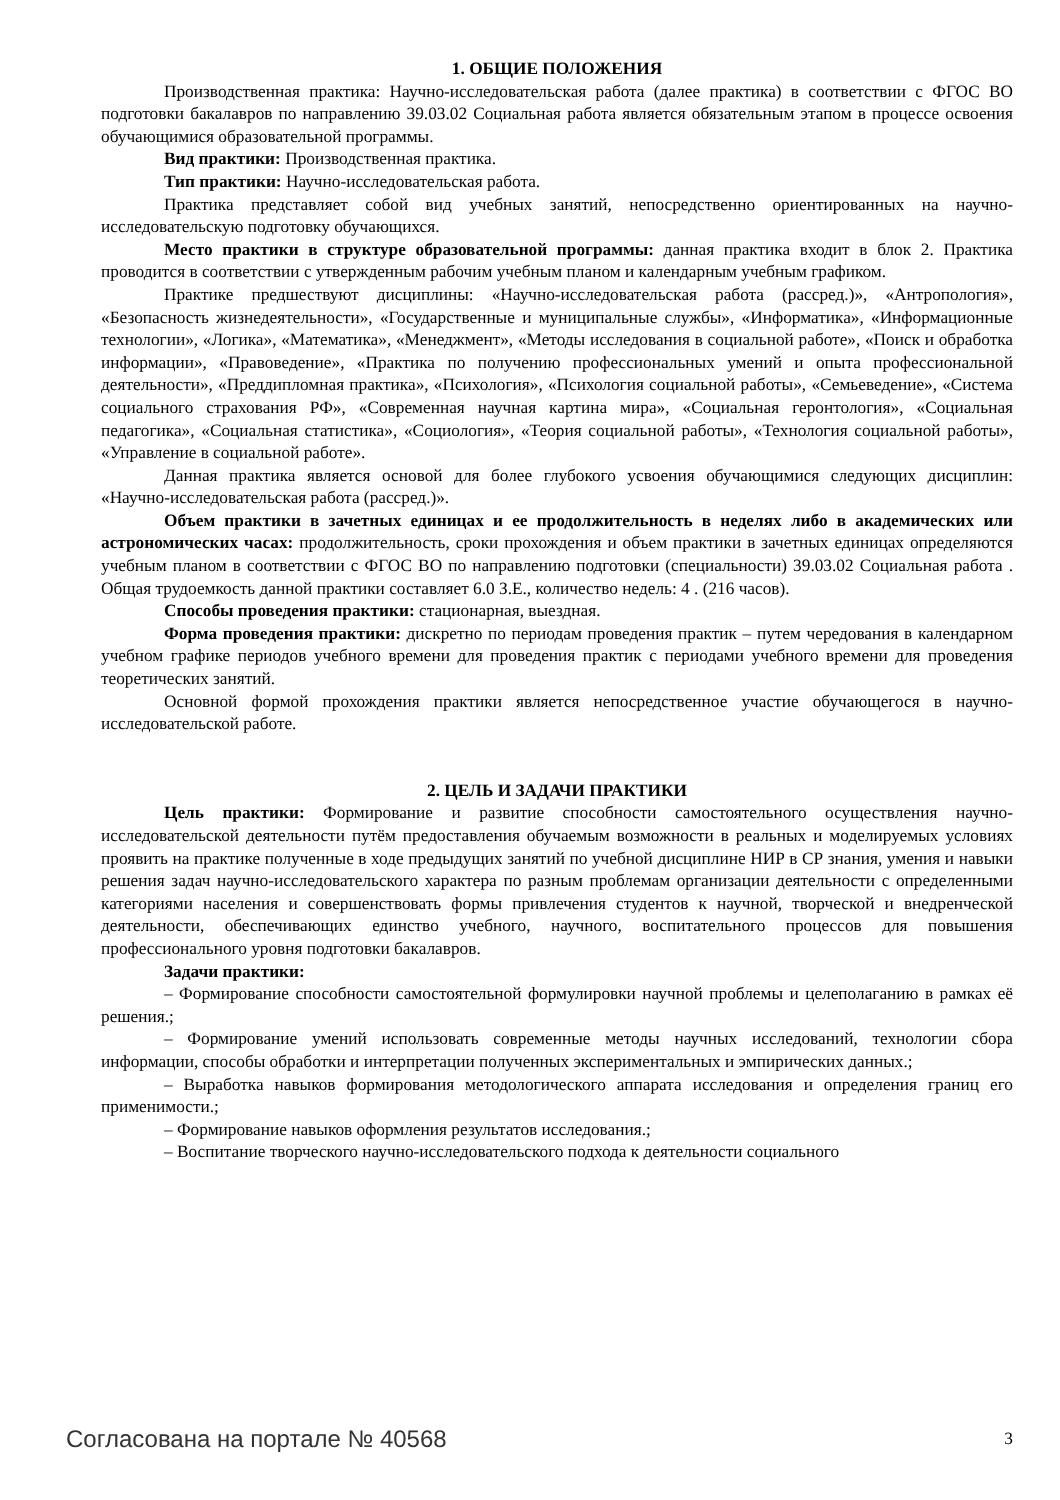1. ОБЩИЕ ПОЛОЖЕНИЯ
Производственная практика: Научно-исследовательская работа (далее практика) в соответствии с ФГОС ВО подготовки бакалавров по направлению 39.03.02 Социальная работа является обязательным этапом в процессе освоения обучающимися образовательной программы.
Вид практики: Производственная практика.
Тип практики: Научно-исследовательская работа.
Практика представляет собой вид учебных занятий, непосредственно ориентированных на научно-исследовательскую подготовку обучающихся.
Место практики в структуре образовательной программы: данная практика входит в блок 2. Практика проводится в соответствии с утвержденным рабочим учебным планом и календарным учебным графиком.
Практике предшествуют дисциплины: «Научно-исследовательская работа (рассред.)», «Антропология», «Безопасность жизнедеятельности», «Государственные и муниципальные службы», «Информатика», «Информационные технологии», «Логика», «Математика», «Менеджмент», «Методы исследования в социальной работе», «Поиск и обработка информации», «Правоведение», «Практика по получению профессиональных умений и опыта профессиональной деятельности», «Преддипломная практика», «Психология», «Психология социальной работы», «Семьеведение», «Система социального страхования РФ», «Современная научная картина мира», «Социальная геронтология», «Социальная педагогика», «Социальная статистика», «Социология», «Теория социальной работы», «Технология социальной работы», «Управление в социальной работе».
Данная практика является основой для более глубокого усвоения обучающимися следующих дисциплин: «Научно-исследовательская работа (рассред.)».
Объем практики в зачетных единицах и ее продолжительность в неделях либо в академических или астрономических часах: продолжительность, сроки прохождения и объем практики в зачетных единицах определяются учебным планом в соответствии с ФГОС ВО по направлению подготовки (специальности) 39.03.02 Социальная работа . Общая трудоемкость данной практики составляет 6.0 З.Е., количество недель: 4 . (216 часов).
Способы проведения практики: стационарная, выездная.
Форма проведения практики: дискретно по периодам проведения практик – путем чередования в календарном учебном графике периодов учебного времени для проведения практик с периодами учебного времени для проведения теоретических занятий.
Основной формой прохождения практики является непосредственное участие обучающегося в научно-исследовательской работе.
2. ЦЕЛЬ И ЗАДАЧИ ПРАКТИКИ
Цель практики: Формирование и развитие способности самостоятельного осуществления научно-исследовательской деятельности путём предоставления обучаемым возможности в реальных и моделируемых условиях проявить на практике полученные в ходе предыдущих занятий по учебной дисциплине НИР в СР знания, умения и навыки решения задач научно-исследовательского характера по разным проблемам организации деятельности с определенными категориями населения и совершенствовать формы привлечения студентов к научной, творческой и внедренческой деятельности, обеспечивающих единство учебного, научного, воспитательного процессов для повышения профессионального уровня подготовки бакалавров.
Задачи практики:
– Формирование способности самостоятельной формулировки научной проблемы и целеполаганию в рамках её решения.;
– Формирование умений использовать современные методы научных исследований, технологии сбора информации, способы обработки и интерпретации полученных экспериментальных и эмпирических данных.;
– Выработка навыков формирования методологического аппарата исследования и определения границ его применимости.;
– Формирование навыков оформления результатов исследования.;
– Воспитание творческого научно-исследовательского подхода к деятельности социального
Согласована на портале № 40568 3